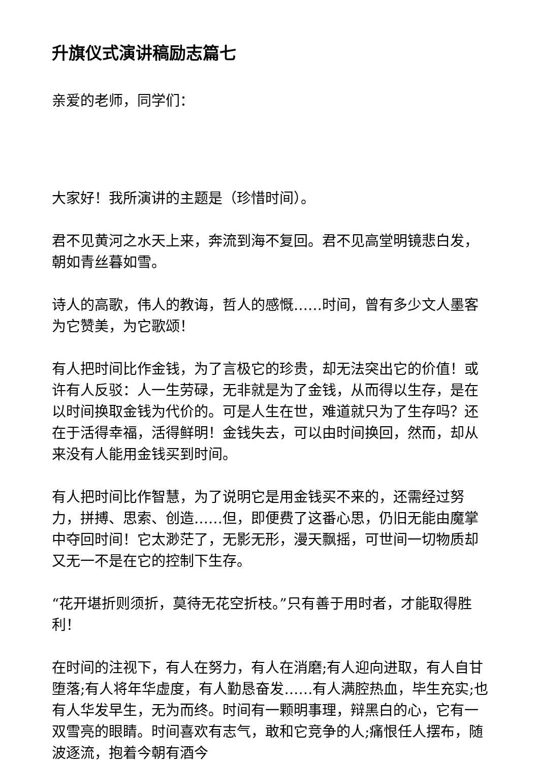升旗仪式演讲稿励志篇七
亲爱的老师，同学们：
大家好！我所演讲的主题是（珍惜时间）。
君不见黄河之水天上来，奔流到海不复回。君不见高堂明镜悲白发，朝如青丝暮如雪。
诗人的高歌，伟人的教诲，哲人的感慨……时间，曾有多少文人墨客为它赞美，为它歌颂！
有人把时间比作金钱，为了言极它的珍贵，却无法突出它的价值！或许有人反驳：人一生劳碌，无非就是为了金钱，从而得以生存，是在以时间换取金钱为代价的。可是人生在世，难道就只为了生存吗？还在于活得幸福，活得鲜明！金钱失去，可以由时间换回，然而，却从来没有人能用金钱买到时间。
有人把时间比作智慧，为了说明它是用金钱买不来的，还需经过努力，拼搏、思索、创造……但，即便费了这番心思，仍旧无能由魔掌中夺回时间！它太渺茫了，无影无形，漫天飘摇，可世间一切物质却又无一不是在它的控制下生存。
“花开堪折则须折，莫待无花空折枝。”只有善于用时者，才能取得胜利！
在时间的注视下，有人在努力，有人在消磨;有人迎向进取，有人自甘堕落;有人将年华虚度，有人勤恳奋发……有人满腔热血，毕生充实;也有人华发早生，无为而终。时间有一颗明事理，辩黑白的心，它有一双雪亮的眼睛。时间喜欢有志气，敢和它竞争的人;痛恨任人摆布，随波逐流，抱着今朝有酒今